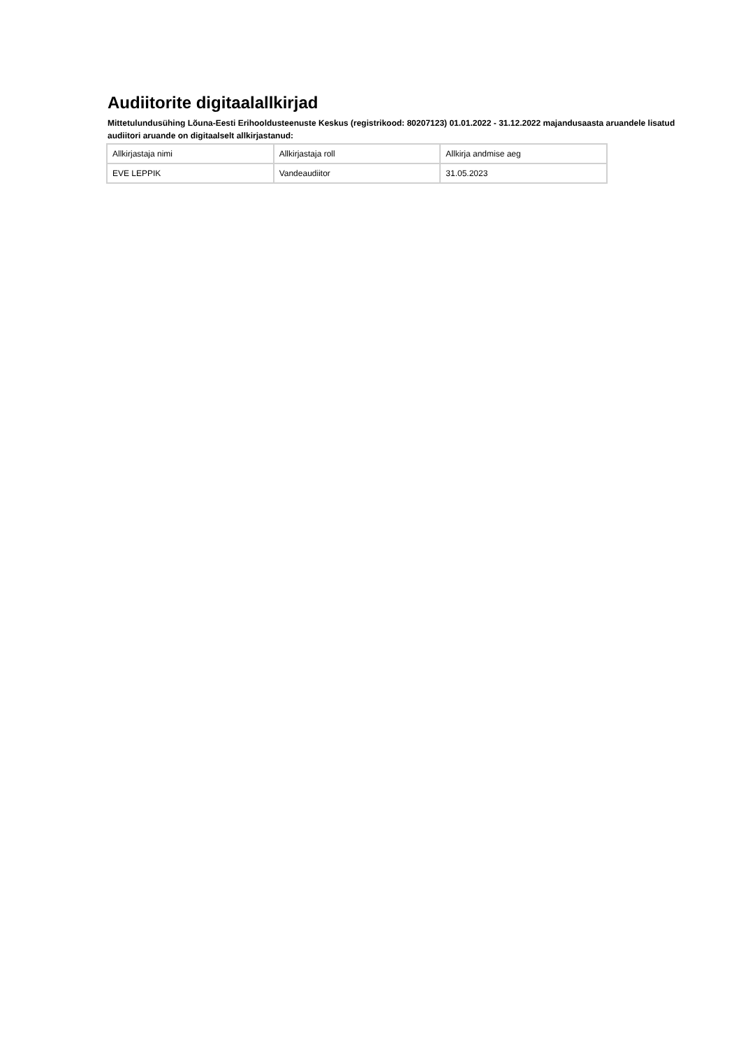Audiitorite digitaalallkirjad
Mittetulundusühing Lõuna-Eesti Erihooldusteenuste Keskus (registrikood: 80207123) 01.01.2022 - 31.12.2022 majandusaasta aruandele lisatud audiitori aruande on digitaalselt allkirjastanud:
| Allkirjastaja nimi | Allkirjastaja roll | Allkirja andmise aeg |
| EVE LEPPIK | Vandeaudiitor | 31.05.2023 |